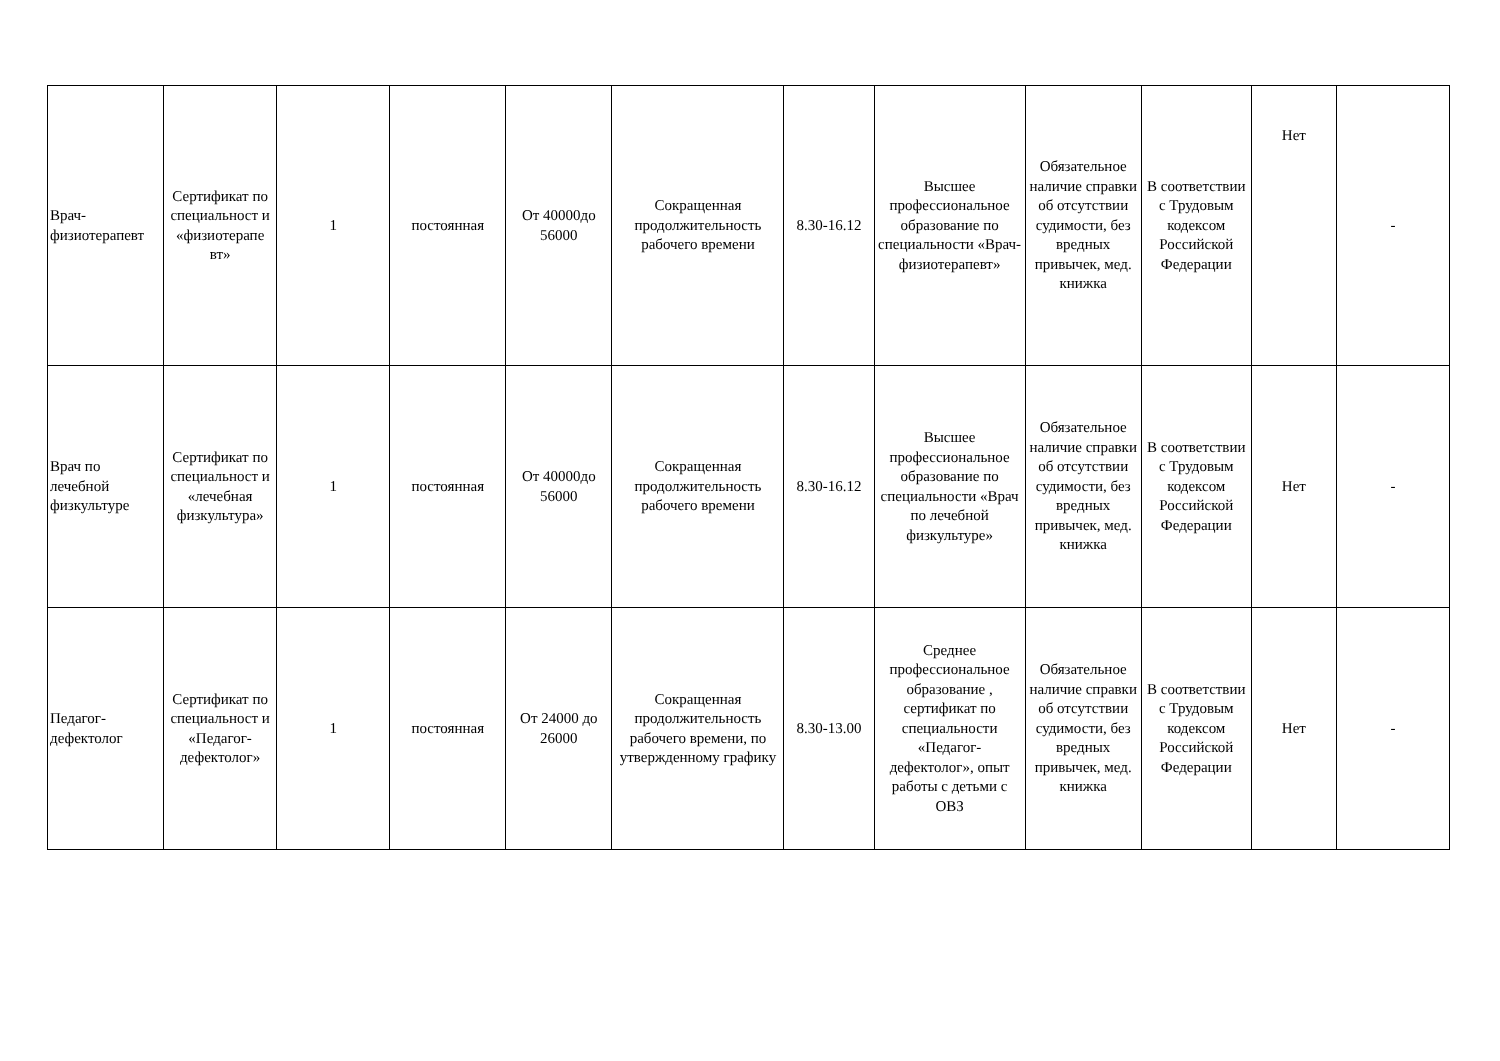| Врач-физиотерапевт | Сертификат по специальност и «физиотерапе вт» | 1 | постоянная | От 40000до 56000 | Сокращенная продолжительность рабочего времени | 8.30-16.12 | Высшее профессиональное образование по специальности «Врач-физиотерапевт» | Обязательное наличие справки об отсутствии судимости, без вредных привычек, мед. книжка | В соответствии с Трудовым кодексом Российской Федерации | Нет | - |
| Врач по лечебной физкультуре | Сертификат по специальност и «лечебная физкультура» | 1 | постоянная | От 40000до 56000 | Сокращенная продолжительность рабочего времени | 8.30-16.12 | Высшее профессиональное образование по специальности «Врач по лечебной физкультуре» | Обязательное наличие справки об отсутствии судимости, без вредных привычек, мед. книжка | В соответствии с Трудовым кодексом Российской Федерации | Нет | - |
| Педагог-дефектолог | Сертификат по специальност и «Педагог-дефектолог» | 1 | постоянная | От 24000 до 26000 | Сокращенная продолжительность рабочего времени, по утвержденному графику | 8.30-13.00 | Среднее профессиональное образование , сертификат по специальности «Педагог-дефектолог», опыт работы с детьми с ОВЗ | Обязательное наличие справки об отсутствии судимости, без вредных привычек, мед. книжка | В соответствии с Трудовым кодексом Российской Федерации | Нет | - |